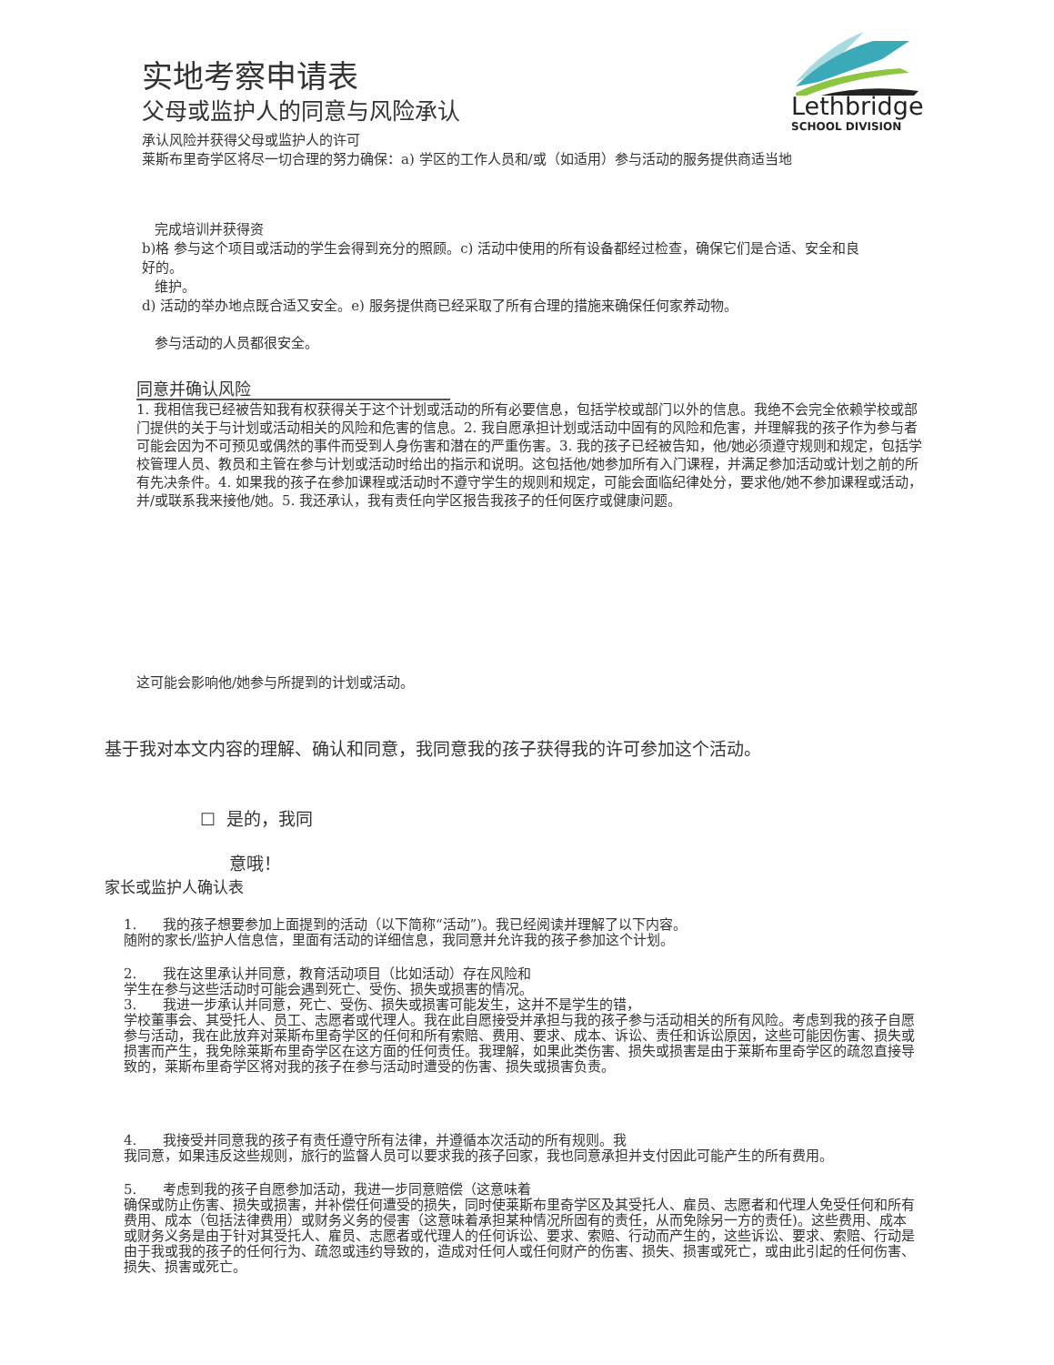Lethbridge
SCHOOL DIVISION
实地考察申请表
父母或监护人的同意与风险承认
承认风险并获得父母或监护人的许可
莱斯布里奇学区将尽一切合理的努力确保：a) 学区的工作人员和/或（如适用）参与活动的服务提供商适当地
完成培训并获得资
b)格 参与这个项目或活动的学生会得到充分的照顾。c) 活动中使用的所有设备都经过检查，确保它们是合适、安全和良好的。
维护。
d) 活动的举办地点既合适又安全。e) 服务提供商已经采取了所有合理的措施来确保任何家养动物。
参与活动的人员都很安全。
同意并确认风险
1. 我相信我已经被告知我有权获得关于这个计划或活动的所有必要信息，包括学校或部门以外的信息。我绝不会完全依赖学校或部门提供的关于与计划或活动相关的风险和危害的信息。2. 我自愿承担计划或活动中固有的风险和危害，并理解我的孩子作为参与者可能会因为不可预见或偶然的事件而受到人身伤害和潜在的严重伤害。3. 我的孩子已经被告知，他/她必须遵守规则和规定，包括学校管理人员、教员和主管在参与计划或活动时给出的指示和说明。这包括他/她参加所有入门课程，并满足参加活动或计划之前的所有先决条件。4. 如果我的孩子在参加课程或活动时不遵守学生的规则和规定，可能会面临纪律处分，要求他/她不参加课程或活动，并/或联系我来接他/她。5. 我还承认，我有责任向学区报告我孩子的任何医疗或健康问题。
这可能会影响他/她参与所提到的计划或活动。
基于我对本文内容的理解、确认和同意，我同意我的孩子获得我的许可参加这个活动。
☐ 是的，我同
意哦！
家长或监护人确认表
1. 我的孩子想要参加上面提到的活动（以下简称“活动”)。我已经阅读并理解了以下内容。
随附的家长/监护人信息信，里面有活动的详细信息，我同意并允许我的孩子参加这个计划。
2. 我在这里承认并同意，教育活动项目（比如活动）存在风险和
学生在参与这些活动时可能会遇到死亡、受伤、损失或损害的情况。
3. 我进一步承认并同意，死亡、受伤、损失或损害可能发生，这并不是学生的错，
学校董事会、其受托人、员工、志愿者或代理人。我在此自愿接受并承担与我的孩子参与活动相关的所有风险。考虑到我的孩子自愿参与活动，我在此放弃对莱斯布里奇学区的任何和所有索赔、费用、要求、成本、诉讼、责任和诉讼原因，这些可能因伤害、损失或损害而产生，我免除莱斯布里奇学区在这方面的任何责任。我理解，如果此类伤害、损失或损害是由于莱斯布里奇学区的疏忽直接导致的，莱斯布里奇学区将对我的孩子在参与活动时遭受的伤害、损失或损害负责。
4. 我接受并同意我的孩子有责任遵守所有法律，并遵循本次活动的所有规则。我
我同意，如果违反这些规则，旅行的监督人员可以要求我的孩子回家，我也同意承担并支付因此可能产生的所有费用。
5. 考虑到我的孩子自愿参加活动，我进一步同意赔偿（这意味着
确保或防止伤害、损失或损害，并补偿任何遭受的损失，同时使莱斯布里奇学区及其受托人、雇员、志愿者和代理人免受任何和所有费用、成本（包括法律费用）或财务义务的侵害（这意味着承担某种情况所固有的责任，从而免除另一方的责任)。这些费用、成本或财务义务是由于针对其受托人、雇员、志愿者或代理人的任何诉讼、要求、索赔、行动而产生的，这些诉讼、要求、索赔、行动是由于我或我的孩子的任何行为、疏忽或违约导致的，造成对任何人或任何财产的伤害、损失、损害或死亡，或由此引起的任何伤害、损失、损害或死亡。